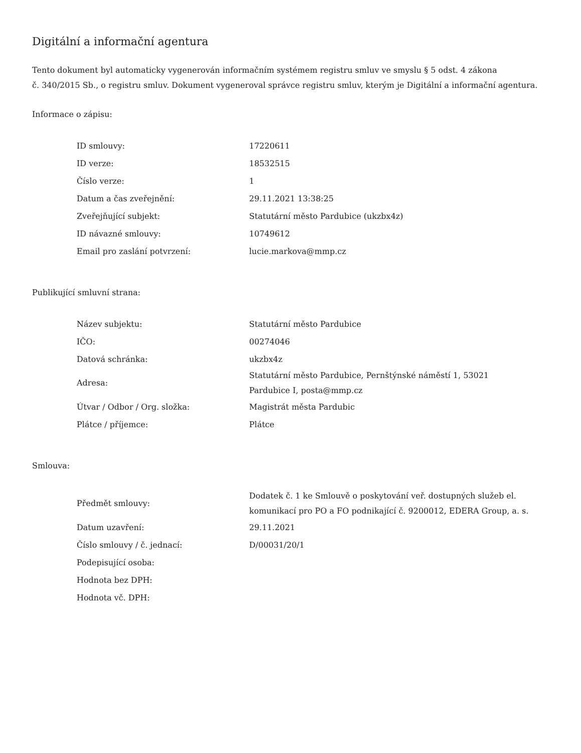Digitální a informační agentura
Tento dokument byl automaticky vygenerován informačním systémem registru smluv ve smyslu § 5 odst. 4 zákona
č. 340/2015 Sb., o registru smluv. Dokument vygeneroval správce registru smluv, kterým je Digitální a informační agentura.
Informace o zápisu:
| ID smlouvy: | 17220611 |
| ID verze: | 18532515 |
| Číslo verze: | 1 |
| Datum a čas zveřejnění: | 29.11.2021 13:38:25 |
| Zveřejňující subjekt: | Statutární město Pardubice (ukzbx4z) |
| ID návazné smlouvy: | 10749612 |
| Email pro zaslání potvrzení: | lucie.markova@mmp.cz |
Publikující smluvní strana:
| Název subjektu: | Statutární město Pardubice |
| IČO: | 00274046 |
| Datová schránka: | ukzbx4z |
| Adresa: | Statutární město Pardubice, Pernštýnské náměstí 1, 53021 Pardubice I, posta@mmp.cz |
| Útvar / Odbor / Org. složka: | Magistrát města Pardubic |
| Plátce / příjemce: | Plátce |
Smlouva:
| Předmět smlouvy: | Dodatek č. 1 ke Smlouvě o poskytování veř. dostupných služeb el. komunikací pro PO a FO podnikající č. 9200012, EDERA Group, a. s. |
| Datum uzavření: | 29.11.2021 |
| Číslo smlouvy / č. jednací: | D/00031/20/1 |
| Podepisující osoba: | |
| Hodnota bez DPH: | |
| Hodnota vč. DPH: | |